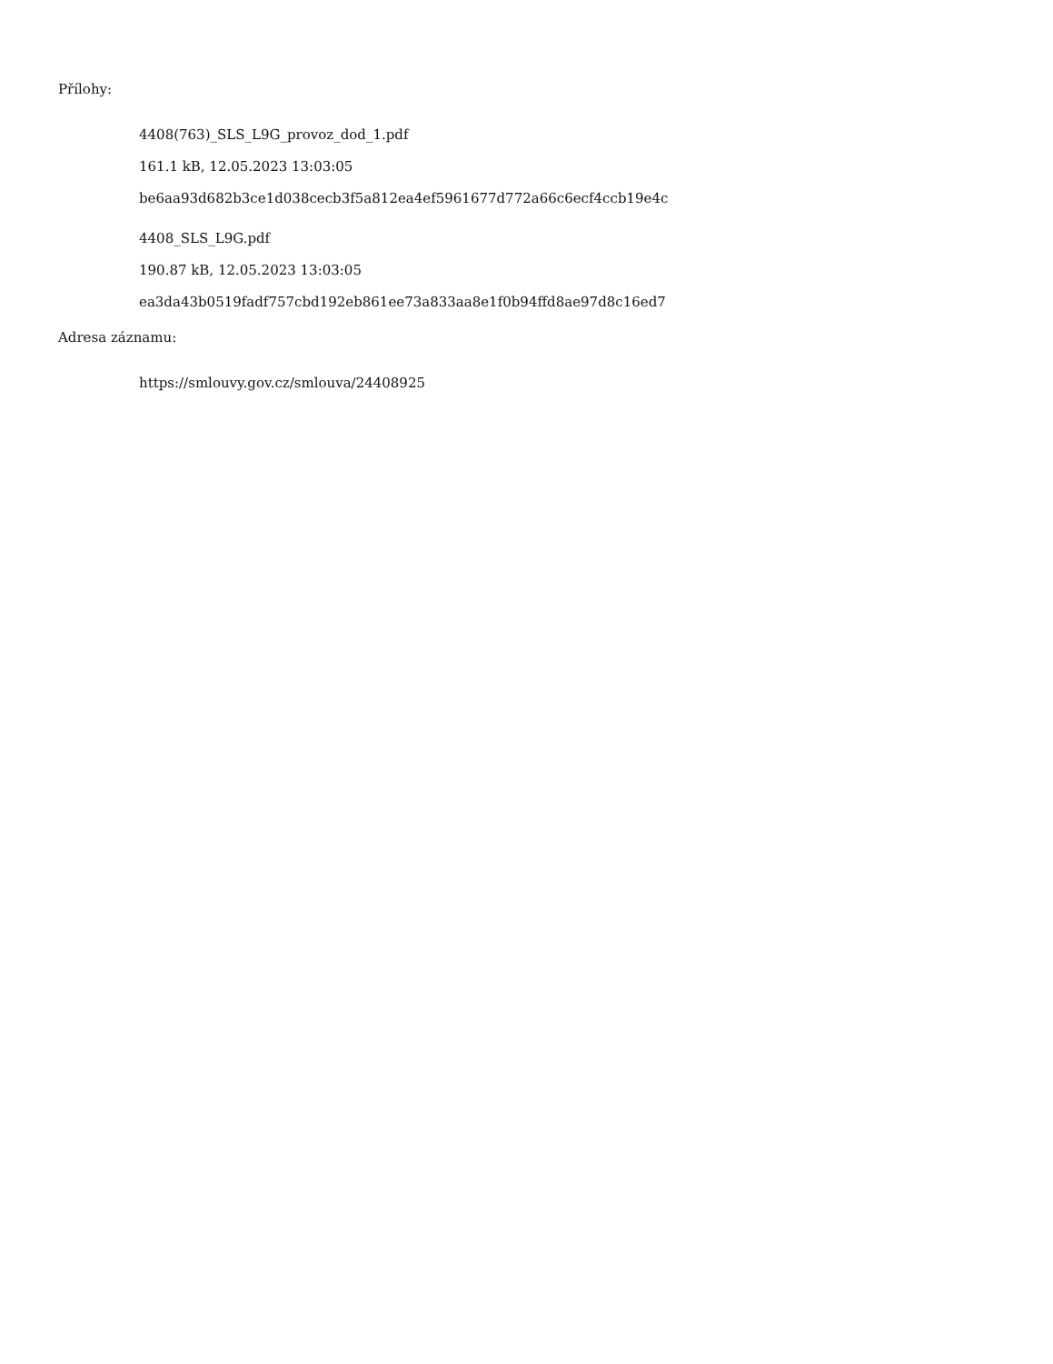Přílohy:
4408(763)_SLS_L9G_provoz_dod_1.pdf
161.1 kB, 12.05.2023 13:03:05
be6aa93d682b3ce1d038cecb3f5a812ea4ef5961677d772a66c6ecf4ccb19e4c
4408_SLS_L9G.pdf
190.87 kB, 12.05.2023 13:03:05
ea3da43b0519fadf757cbd192eb861ee73a833aa8e1f0b94ffd8ae97d8c16ed7
Adresa záznamu:
https://smlouvy.gov.cz/smlouva/24408925